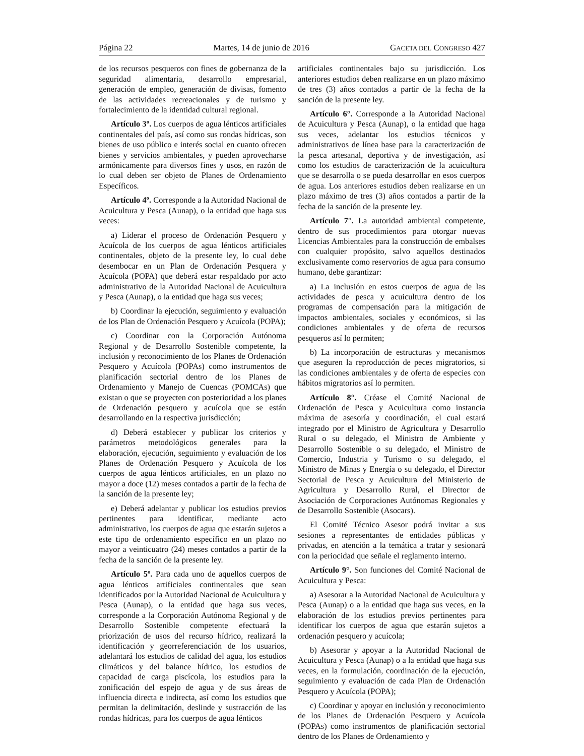Página 22 Martes, 14 de junio de 2016 GACETA DEL CONGRESO 427
de los recursos pesqueros con fines de gobernanza de la seguridad alimentaria, desarrollo empresarial, generación de empleo, generación de divisas, fomento de las actividades recreacionales y de turismo y fortalecimiento de la identidad cultural regional.
Artículo 3º. Los cuerpos de agua lénticos artificiales continentales del país, así como sus rondas hídricas, son bienes de uso público e interés social en cuanto ofrecen bienes y servicios ambientales, y pueden aprovecharse armónicamente para diversos fines y usos, en razón de lo cual deben ser objeto de Planes de Ordenamiento Específicos.
Artículo 4º. Corresponde a la Autoridad Nacional de Acuicultura y Pesca (Aunap), o la entidad que haga sus veces:
a) Liderar el proceso de Ordenación Pesquero y Acuícola de los cuerpos de agua lénticos artificiales continentales, objeto de la presente ley, lo cual debe desembocar en un Plan de Ordenación Pesquera y Acuícola (POPA) que deberá estar respaldado por acto administrativo de la Autoridad Nacional de Acuicultura y Pesca (Aunap), o la entidad que haga sus veces;
b) Coordinar la ejecución, seguimiento y evaluación de los Plan de Ordenación Pesquero y Acuícola (POPA);
c) Coordinar con la Corporación Autónoma Regional y de Desarrollo Sostenible competente, la inclusión y reconocimiento de los Planes de Ordenación Pesquero y Acuícola (POPAs) como instrumentos de planificación sectorial dentro de los Planes de Ordenamiento y Manejo de Cuencas (POMCAs) que existan o que se proyecten con posterioridad a los planes de Ordenación pesquero y acuícola que se están desarrollando en la respectiva jurisdicción;
d) Deberá establecer y publicar los criterios y parámetros metodológicos generales para la elaboración, ejecución, seguimiento y evaluación de los Planes de Ordenación Pesquero y Acuícola de los cuerpos de agua lénticos artificiales, en un plazo no mayor a doce (12) meses contados a partir de la fecha de la sanción de la presente ley;
e) Deberá adelantar y publicar los estudios previos pertinentes para identificar, mediante acto administrativo, los cuerpos de agua que estarán sujetos a este tipo de ordenamiento específico en un plazo no mayor a veinticuatro (24) meses contados a partir de la fecha de la sanción de la presente ley.
Artículo 5º. Para cada uno de aquellos cuerpos de agua lénticos artificiales continentales que sean identificados por la Autoridad Nacional de Acuicultura y Pesca (Aunap), o la entidad que haga sus veces, corresponde a la Corporación Autónoma Regional y de Desarrollo Sostenible competente efectuará la priorización de usos del recurso hídrico, realizará la identificación y georreferenciación de los usuarios, adelantará los estudios de calidad del agua, los estudios climáticos y del balance hídrico, los estudios de capacidad de carga piscícola, los estudios para la zonificación del espejo de agua y de sus áreas de influencia directa e indirecta, así como los estudios que permitan la delimitación, deslinde y sustracción de las rondas hídricas, para los cuerpos de agua lénticos
artificiales continentales bajo su jurisdicción. Los anteriores estudios deben realizarse en un plazo máximo de tres (3) años contados a partir de la fecha de la sanción de la presente ley.
Artículo 6°. Corresponde a la Autoridad Nacional de Acuicultura y Pesca (Aunap), o la entidad que haga sus veces, adelantar los estudios técnicos y administrativos de línea base para la caracterización de la pesca artesanal, deportiva y de investigación, así como los estudios de caracterización de la acuicultura que se desarrolla o se pueda desarrollar en esos cuerpos de agua. Los anteriores estudios deben realizarse en un plazo máximo de tres (3) años contados a partir de la fecha de la sanción de la presente ley.
Artículo 7°. La autoridad ambiental competente, dentro de sus procedimientos para otorgar nuevas Licencias Ambientales para la construcción de embalses con cualquier propósito, salvo aquellos destinados exclusivamente como reservorios de agua para consumo humano, debe garantizar:
a) La inclusión en estos cuerpos de agua de las actividades de pesca y acuicultura dentro de los programas de compensación para la mitigación de impactos ambientales, sociales y económicos, si las condiciones ambientales y de oferta de recursos pesqueros así lo permiten;
b) La incorporación de estructuras y mecanismos que aseguren la reproducción de peces migratorios, si las condiciones ambientales y de oferta de especies con hábitos migratorios así lo permiten.
Artículo 8°. Créase el Comité Nacional de Ordenación de Pesca y Acuicultura como instancia máxima de asesoría y coordinación, el cual estará integrado por el Ministro de Agricultura y Desarrollo Rural o su delegado, el Ministro de Ambiente y Desarrollo Sostenible o su delegado, el Ministro de Comercio, Industria y Turismo o su delegado, el Ministro de Minas y Energía o su delegado, el Director Sectorial de Pesca y Acuicultura del Ministerio de Agricultura y Desarrollo Rural, el Director de Asociación de Corporaciones Autónomas Regionales y de Desarrollo Sostenible (Asocars).
El Comité Técnico Asesor podrá invitar a sus sesiones a representantes de entidades públicas y privadas, en atención a la temática a tratar y sesionará con la periocidad que señale el reglamento interno.
Artículo 9°. Son funciones del Comité Nacional de Acuicultura y Pesca:
a) Asesorar a la Autoridad Nacional de Acuicultura y Pesca (Aunap) o a la entidad que haga sus veces, en la elaboración de los estudios previos pertinentes para identificar los cuerpos de agua que estarán sujetos a ordenación pesquero y acuícola;
b) Asesorar y apoyar a la Autoridad Nacional de Acuicultura y Pesca (Aunap) o a la entidad que haga sus veces, en la formulación, coordinación de la ejecución, seguimiento y evaluación de cada Plan de Ordenación Pesquero y Acuícola (POPA);
c) Coordinar y apoyar en inclusión y reconocimiento de los Planes de Ordenación Pesquero y Acuícola (POPAs) como instrumentos de planificación sectorial dentro de los Planes de Ordenamiento y